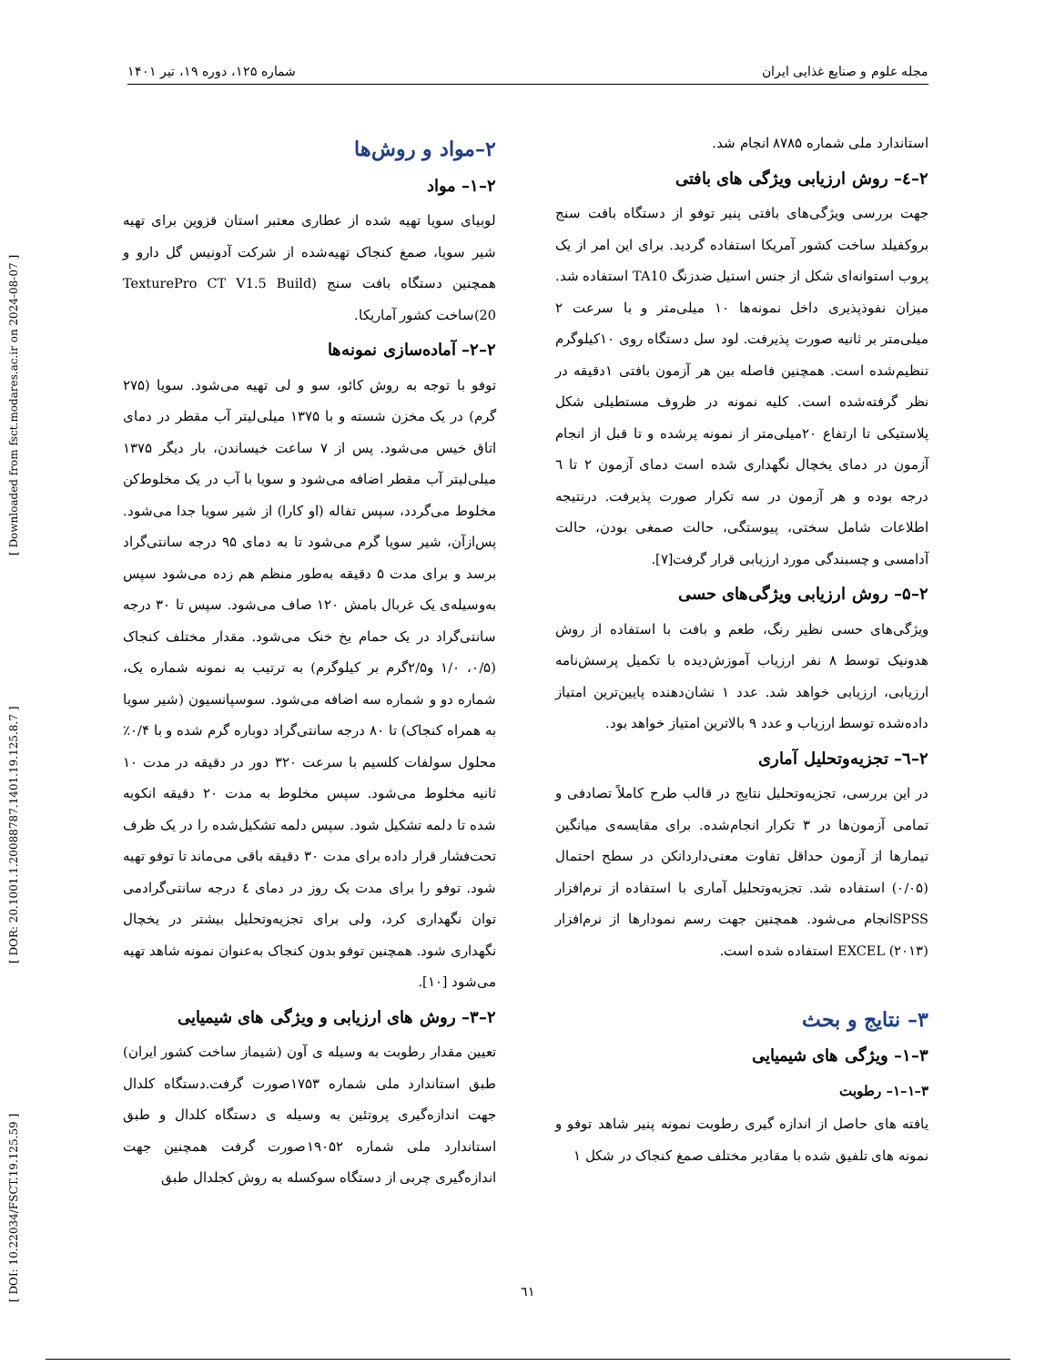[ DOI: 10.22034/FSCT.19.125.59 ] [ DOR: 20.1001.1.20088787.1401.19.125.8.7 ] [ Downloaded from fsct.modares.ac.ir on 2024-08-07 ]
مجله علوم و صنایع غذایی ایران شماره ۱۲۵، دوره ۱۹، تیر ۱۴۰۱
۲–مواد و روش‌ها
۲–۱– مواد
لوبیای سویا تهیه شده از عطاری معتبر استان قزوین برای تهیه شیر سویا، صمغ کنجاک تهیه‌شده از شرکت آدونیس گل دارو و همچنین دستگاه بافت سنج (TexturePro CT V1.5 Build 20)ساخت کشور آماریکا.
۲–۲– آماده‌سازی نمونه‌ها
توفو با توجه به روش کائو، سو و لی تهیه می‌شود. سویا (۲۷۵ گرم) در یک مخزن شسته و با ۱۳۷۵ میلی‌لیتر آب مقطر در دمای اتاق خیس می‌شود. پس از ۷ ساعت خیساندن، بار دیگر ۱۳۷۵ میلی‌لیتر آب مقطر اضافه می‌شود و سویا با آب در یک مخلوط‌کن مخلوط می‌گردد، سپس تفاله (او کارا) از شیر سویا جدا می‌شود. پس‌ازآن، شیر سویا گرم می‌شود تا به دمای ۹۵ درجه سانتی‌گراد برسد و برای مدت ۵ دقیقه به‌طور منظم هم زده می‌شود سپس به‌وسیله‌ی یک غربال بامش ۱۲۰ صاف می‌شود. سپس تا ۳۰ درجه سانتی‌گراد در یک حمام یخ خنک می‌شود. مقدار مختلف کنجاک (۰/۵، ۱/۰ و۲/۵گرم بر کیلوگرم) به ترتیب به نمونه شماره یک، شماره دو و شماره سه اضافه می‌شود. سوسپانسیون (شیر سویا به همراه کنجاک) تا ۸۰ درجه سانتی‌گراد دوباره گرم شده و با ۰/۴٪ محلول سولفات کلسیم با سرعت ۳۲۰ دور در دقیقه در مدت ۱۰ ثانیه مخلوط می‌شود. سپس مخلوط به مدت ۲۰ دقیقه انکوبه شده تا دلمه تشکیل شود. سپس دلمه تشکیل‌شده را در یک ظرف تحت‌فشار قرار داده برای مدت ۳۰ دقیقه باقی می‌ماند تا توفو تهیه شود. توفو را برای مدت یک روز در دمای ٤ درجه سانتی‌گرادمی توان نگهداری کرد، ولی برای تجزیه‌وتحلیل بیشتر در یخچال نگهداری شود. همچنین توفو بدون کنجاک به‌عنوان نمونه شاهد تهیه می‌شود [۱۰].
۲–۳– روش های ارزیابی و ویژگی های شیمیایی
تعیین مقدار رطوبت به وسیله ی آون (شیماز ساخت کشور ایران) طبق استاندارد ملی شماره ۱۷۵۳صورت گرفت.دستگاه کلدال جهت اندازه‌گیری پروتئین به وسیله ی دستگاه کلدال و طبق استاندارد ملی شماره ۱۹۰۵۲صورت گرفت همچنین جهت اندازه‌گیری چربی از دستگاه سوکسله به روش کجلدال طبق
استاندارد ملی شماره ۸۷۸۵ انجام شد.
۲–٤– روش ارزیابی ویژگی های بافتی
جهت بررسی ویژگی‌های بافتی پنیر توفو از دستگاه بافت سنج بروکفیلد ساخت کشور آمریکا استفاده گردید. برای این امر از یک پروب استوانه‌ای شکل از جنس استیل ضدزنگ TA10 استفاده شد. میزان نفوذپذیری داخل نمونه‌ها ۱۰ میلی‌متر و با سرعت ۲ میلی‌متر بر ثانیه صورت پذیرفت. لود سل دستگاه روی ۱۰کیلوگرم تنظیم‌شده است. همچنین فاصله بین هر آزمون بافتی ۱دقیقه در نظر گرفته‌شده است. کلیه نمونه در ظروف مستطیلی شکل پلاستیکی تا ارتفاع ۲۰میلی‌متر از نمونه پرشده و تا قبل از انجام آزمون در دمای یخچال نگهداری شده است دمای آزمون ۲ تا ٦ درجه بوده و هر آزمون در سه تکرار صورت پذیرفت. درنتیجه اطلاعات شامل سختی، پیوستگی، حالت صمغی بودن، حالت آدامسی و چسبندگی مورد ارزیابی قرار گرفت[۷].
۲–۵– روش ارزیابی ویژگی‌های حسی
ویژگی‌های حسی نظیر رنگ، طعم و بافت با استفاده از روش هدونیک توسط ۸ نفر ارزیاب آموزش‌دیده با تکمیل پرسش‌نامه ارزیابی، ارزیابی خواهد شد. عدد ۱ نشان‌دهنده پایین‌ترین امتیاز داده‌شده توسط ارزیاب و عدد ۹ بالاترین امتیاز خواهد بود.
۲–٦– تجزیه‌وتحلیل آماری
در این بررسی، تجزیه‌وتحلیل نتایج در قالب طرح کاملاً تصادفی و تمامی آزمون‌ها در ۳ تکرار انجام‌شده. برای مقایسه‌ی میانگین تیمارها از آزمون حداقل تفاوت معنی‌داردانکن در سطح احتمال (۰/۰۵) استفاده شد. تجزیه‌وتحلیل آماری با استفاده از نرم‌افزار SPSSانجام می‌شود. همچنین جهت رسم نمودارها از نرم‌افزار EXCEL (۲۰۱۳) استفاده شده است.
۳– نتایج و بحث
۳–۱– ویژگی های شیمیایی
۳–۱–۱– رطوبت
یافته های حاصل از اندازه گیری رطوبت نمونه پنیر شاهد توفو و نمونه های تلفیق شده با مقادیر مختلف صمغ کنجاک در شکل ۱
٦١